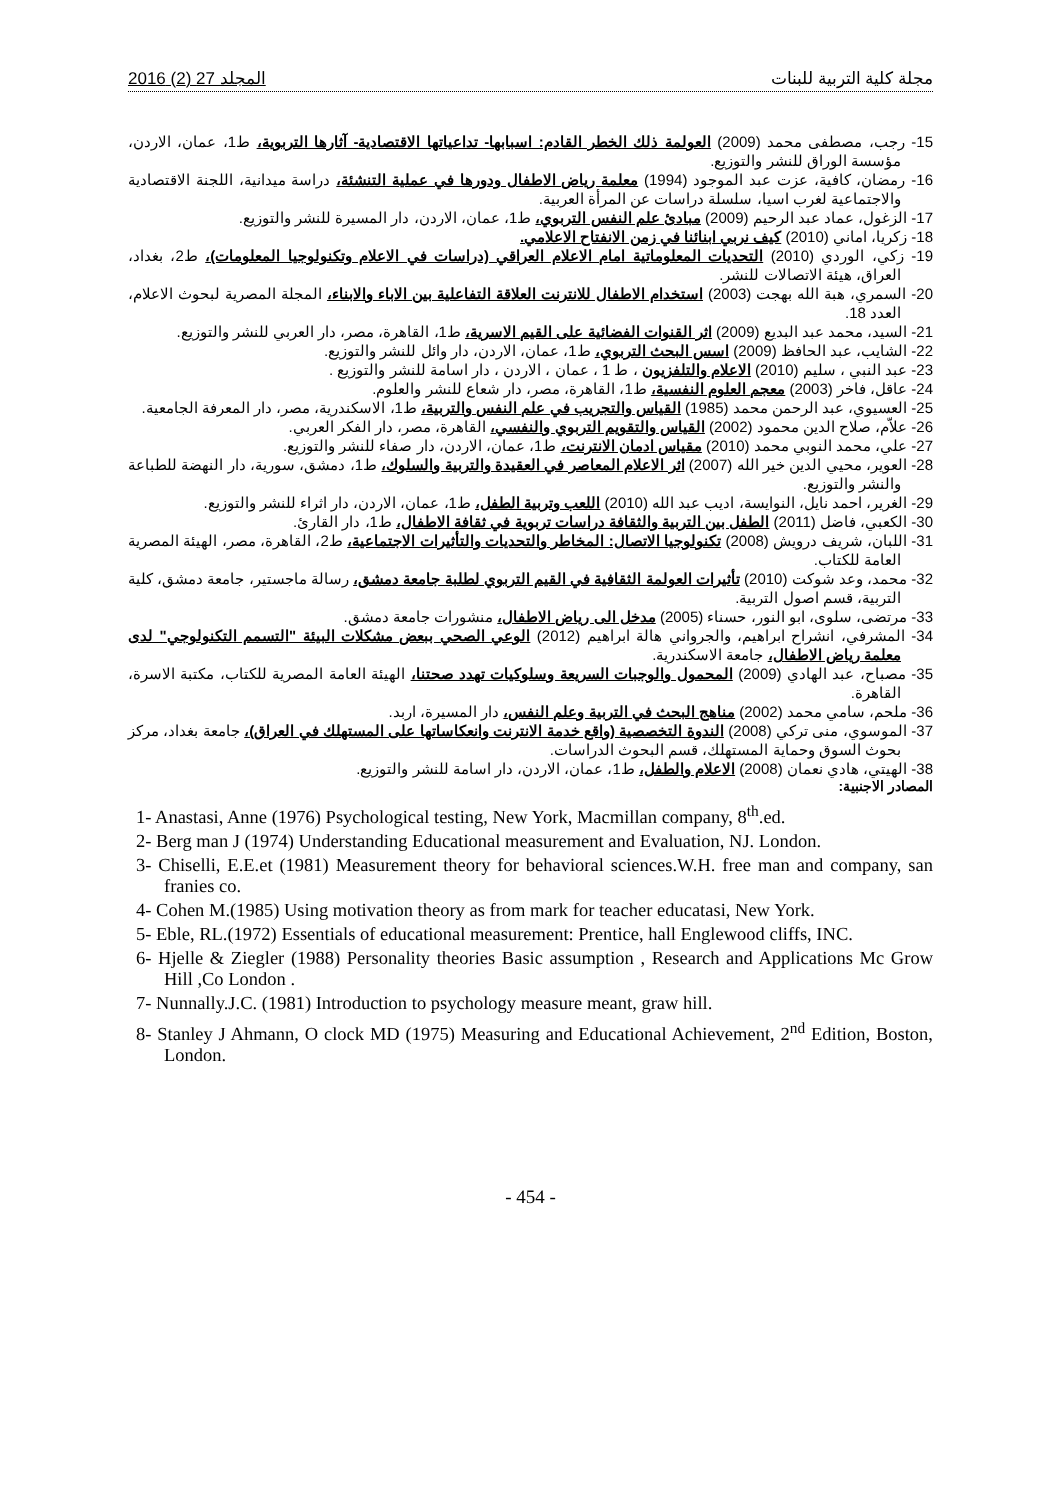مجلة كلية التربية للبنات المجلد 27 (2) 2016
15- رجب، مصطفى محمد (2009) العولمة ذلك الخطر القادم: اسبابها- تداعياتها الاقتصادية- آثارها التربوية، ط1، عمان، الاردن، مؤسسة الوراق للنشر والتوزيع.
16- رمضان، كافية، عزت عبد الموجود (1994) معلمة رياض الاطفال ودورها في عملية التنشئة، دراسة ميدانية، اللجنة الاقتصادية والاجتماعية لغرب اسيا، سلسلة دراسات عن المرأة العربية.
17- الزغول، عماد عبد الرحيم (2009) مبادئ علم النفس التربوي، ط1، عمان، الاردن، دار المسيرة للنشر والتوزيع.
18- زكريا، اماني (2010) كيف نربي ابنائنا في زمن الانفتاح الاعلامي.
19- زكي، الوردي (2010) التحديات المعلوماتية امام الاعلام العراقي (دراسات في الاعلام وتكنولوجيا المعلومات)، ط2، بغداد، العراق، هيئة الاتصالات للنشر.
20- السمري، هبة الله بهجت (2003) استخدام الاطفال للانترنت العلاقة التفاعلية بين الاباء والابناء، المجلة المصرية لبحوث الاعلام، العدد 18.
21- السيد، محمد عبد البديع (2009) اثر القنوات الفضائية على القيم الاسرية، ط1، القاهرة، مصر، دار العربي للنشر والتوزيع.
22- الشايب، عبد الحافظ (2009) اسس البحث التربوي، ط1، عمان، الاردن، دار وائل للنشر والتوزيع.
23- عبد النبي ، سليم (2010) الاعلام والتلفزيون ، ط 1 ، عمان ، الاردن ، دار اسامة للنشر والتوزيع .
24- عاقل، فاخر (2003) معجم العلوم النفسية، ط1، القاهرة، مصر، دار شعاع للنشر والعلوم.
25- العسيوي، عبد الرحمن محمد (1985) القياس والتجريب في علم النفس والتربية، ط1، الاسكندرية، مصر، دار المعرفة الجامعية.
26- علاّم، صلاح الدين محمود (2002) القياس والتقويم التربوي والنفسي، القاهرة، مصر، دار الفكر العربي.
27- علي، محمد النوبي محمد (2010) مقياس ادمان الانترنت، ط1، عمان، الاردن، دار صفاء للنشر والتوزيع.
28- العوير، محيي الدين خير الله (2007) اثر الاعلام المعاصر في العقيدة والتربية والسلوك، ط1، دمشق، سورية، دار النهضة للطباعة والنشر والتوزيع.
29- الغرير، احمد نايل، النوايسة، اديب عبد الله (2010) اللعب وتربية الطفل، ط1، عمان، الاردن، دار اثراء للنشر والتوزيع.
30- الكعبي، فاضل (2011) الطفل بين التربية والثقافة دراسات تربوية في ثقافة الاطفال، ط1، دار القارئ.
31- اللبان، شريف درويش (2008) تكنولوجيا الاتصال: المخاطر والتحديات والتأثيرات الاجتماعية، ط2، القاهرة، مصر، الهيئة المصرية العامة للكتاب.
32- محمد، وعد شوكت (2010) تأثيرات العولمة الثقافية في القيم التربوي لطلبة جامعة دمشق، رسالة ماجستير، جامعة دمشق، كلية التربية، قسم اصول التربية.
33- مرتضى، سلوى، ابو النور، حسناء (2005) مدخل الى رياض الاطفال، منشورات جامعة دمشق.
34- المشرفي، انشراح ابراهيم، والجرواني هالة ابراهيم (2012) الوعي الصحي ببعض مشكلات البيئة "التسمم التكنولوجي" لدى معلمة رياض الاطفال، جامعة الاسكندرية.
35- مصباح، عبد الهادي (2009) المحمول والوجبات السريعة وسلوكيات تهدد صحتنا، الهيئة العامة المصرية للكتاب، مكتبة الاسرة، القاهرة.
36- ملحم، سامي محمد (2002) مناهج البحث في التربية وعلم النفس، دار المسيرة، اربد.
37- الموسوي، منى تركي (2008) الندوة التخصصية (واقع خدمة الانترنت وانعكاساتها على المستهلك في العراق)، جامعة بغداد، مركز بحوث السوق وحماية المستهلك، قسم البحوث الدراسات.
38- الهيتي، هادي نعمان (2008) الاعلام والطفل، ط1، عمان، الاردن، دار اسامة للنشر والتوزيع.
المصادر الاجنبية:
1- Anastasi, Anne (1976) Psychological testing, New York, Macmillan company, 8<sup>th</sup>.ed.
2- Berg man J (1974) Understanding Educational measurement and Evaluation, NJ. London.
3- Chiselli, E.E.et (1981) Measurement theory for behavioral sciences.W.H. free man and company, san franies co.
4- Cohen M.(1985) Using motivation theory as from mark for teacher educatasi, New York.
5- Eble, RL.(1972) Essentials of educational measurement: Prentice, hall Englewood cliffs, INC.
6- Hjelle & Ziegler (1988) Personality theories Basic assumption , Research and Applications Mc Grow Hill ,Co London .
7- Nunnally.J.C. (1981) Introduction to psychology measure meant, graw hill.
8- Stanley J Ahmann, O clock MD (1975) Measuring and Educational Achievement, 2<sup>nd</sup> Edition, Boston, London.
- 454 -